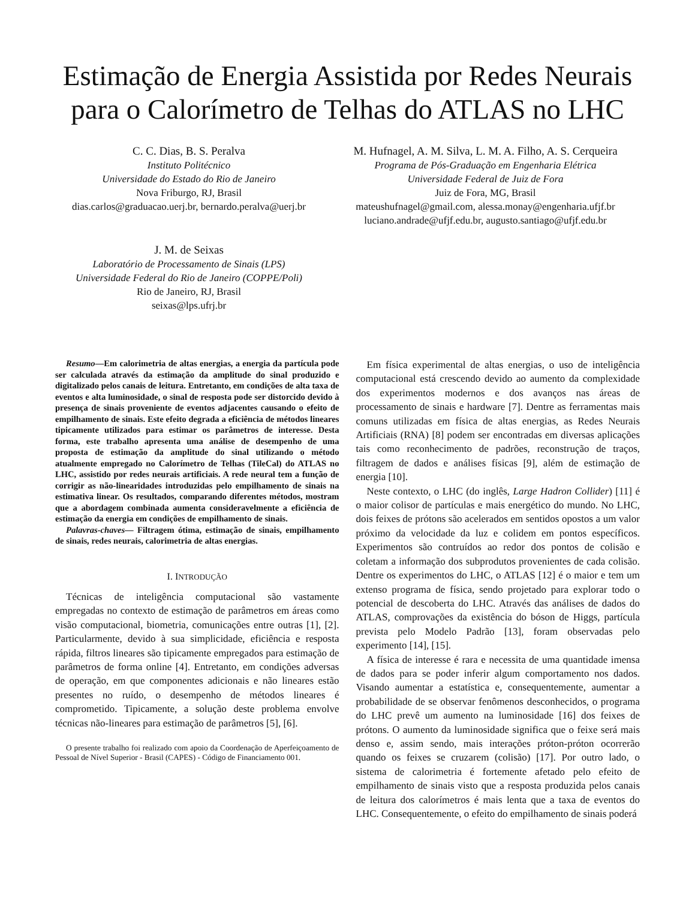Estimação de Energia Assistida por Redes Neurais
para o Calorímetro de Telhas do ATLAS no LHC
C. C. Dias, B. S. Peralva
Instituto Politécnico
Universidade do Estado do Rio de Janeiro
Nova Friburgo, RJ, Brasil
dias.carlos@graduacao.uerj.br, bernardo.peralva@uerj.br
M. Hufnagel, A. M. Silva, L. M. A. Filho, A. S. Cerqueira
Programa de Pós-Graduação em Engenharia Elétrica
Universidade Federal de Juiz de Fora
Juiz de Fora, MG, Brasil
mateushufnagel@gmail.com, alessa.monay@engenharia.ufjf.br
luciano.andrade@ufjf.edu.br, augusto.santiago@ufjf.edu.br
J. M. de Seixas
Laboratório de Processamento de Sinais (LPS)
Universidade Federal do Rio de Janeiro (COPPE/Poli)
Rio de Janeiro, RJ, Brasil
seixas@lps.ufrj.br
Resumo—Em calorimetria de altas energias, a energia da partícula pode ser calculada através da estimação da amplitude do sinal produzido e digitalizado pelos canais de leitura. Entretanto, em condições de alta taxa de eventos e alta luminosidade, o sinal de resposta pode ser distorcido devido à presença de sinais proveniente de eventos adjacentes causando o efeito de empilhamento de sinais. Este efeito degrada a eficiência de métodos lineares tipicamente utilizados para estimar os parâmetros de interesse. Desta forma, este trabalho apresenta uma análise de desempenho de uma proposta de estimação da amplitude do sinal utilizando o método atualmente empregado no Calorímetro de Telhas (TileCal) do ATLAS no LHC, assistido por redes neurais artificiais. A rede neural tem a função de corrigir as não-linearidades introduzidas pelo empilhamento de sinais na estimativa linear. Os resultados, comparando diferentes métodos, mostram que a abordagem combinada aumenta consideravelmente a eficiência de estimação da energia em condições de empilhamento de sinais.
Palavras-chaves— Filtragem ótima, estimação de sinais, empilhamento de sinais, redes neurais, calorimetria de altas energias.
I. INTRODUÇÃO
Técnicas de inteligência computacional são vastamente empregadas no contexto de estimação de parâmetros em áreas como visão computacional, biometria, comunicações entre outras [1], [2]. Particularmente, devido à sua simplicidade, eficiência e resposta rápida, filtros lineares são tipicamente empregados para estimação de parâmetros de forma online [4]. Entretanto, em condições adversas de operação, em que componentes adicionais e não lineares estão presentes no ruído, o desempenho de métodos lineares é comprometido. Tipicamente, a solução deste problema envolve técnicas não-lineares para estimação de parâmetros [5], [6].
O presente trabalho foi realizado com apoio da Coordenação de Aperfeiçoamento de Pessoal de Nível Superior - Brasil (CAPES) - Código de Financiamento 001.
Em física experimental de altas energias, o uso de inteligência computacional está crescendo devido ao aumento da complexidade dos experimentos modernos e dos avanços nas áreas de processamento de sinais e hardware [7]. Dentre as ferramentas mais comuns utilizadas em física de altas energias, as Redes Neurais Artificiais (RNA) [8] podem ser encontradas em diversas aplicações tais como reconhecimento de padrões, reconstrução de traços, filtragem de dados e análises físicas [9], além de estimação de energia [10].
Neste contexto, o LHC (do inglês, Large Hadron Collider) [11] é o maior colisor de partículas e mais energético do mundo. No LHC, dois feixes de prótons são acelerados em sentidos opostos a um valor próximo da velocidade da luz e colidem em pontos específicos. Experimentos são contruídos ao redor dos pontos de colisão e coletam a informação dos subprodutos provenientes de cada colisão. Dentre os experimentos do LHC, o ATLAS [12] é o maior e tem um extenso programa de física, sendo projetado para explorar todo o potencial de descoberta do LHC. Através das análises de dados do ATLAS, comprovações da existência do bóson de Higgs, partícula prevista pelo Modelo Padrão [13], foram observadas pelo experimento [14], [15].
A física de interesse é rara e necessita de uma quantidade imensa de dados para se poder inferir algum comportamento nos dados. Visando aumentar a estatística e, consequentemente, aumentar a probabilidade de se observar fenômenos desconhecidos, o programa do LHC prevê um aumento na luminosidade [16] dos feixes de prótons. O aumento da luminosidade significa que o feixe será mais denso e, assim sendo, mais interações próton-próton ocorrerão quando os feixes se cruzarem (colisão) [17]. Por outro lado, o sistema de calorimetria é fortemente afetado pelo efeito de empilhamento de sinais visto que a resposta produzida pelos canais de leitura dos calorímetros é mais lenta que a taxa de eventos do LHC. Consequentemente, o efeito do empilhamento de sinais poderá